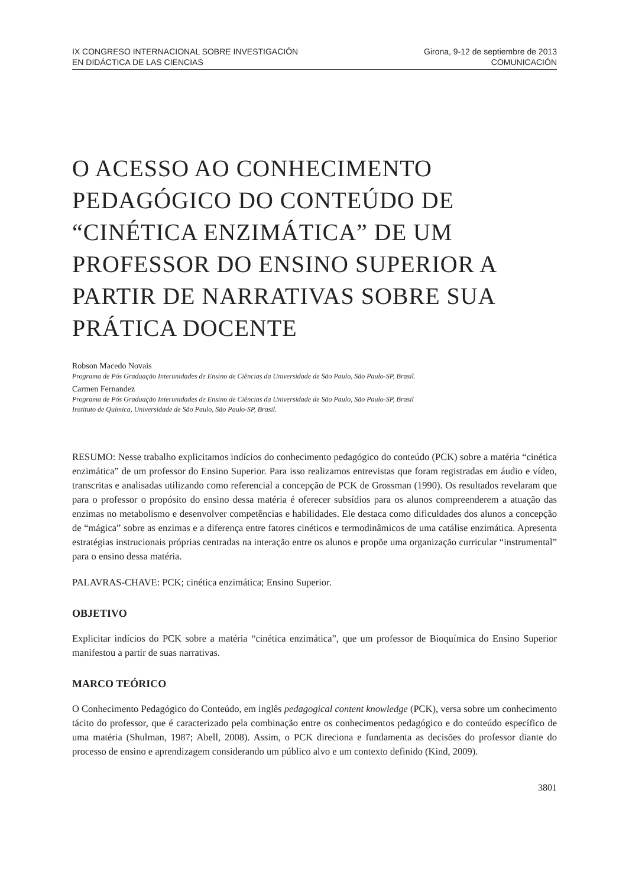IX CONGRESO INTERNACIONAL SOBRE INVESTIGACIÓN
EN DIDÁCTICA DE LAS CIENCIAS
Girona, 9-12 de septiembre de 2013
COMUNICACIÓN
O ACESSO AO CONHECIMENTO PEDAGÓGICO DO CONTEÚDO DE “CINÉTICA ENZIMÁTICA” DE UM PROFESSOR DO ENSINO SUPERIOR A PARTIR DE NARRATIVAS SOBRE SUA PRÁTICA DOCENTE
Robson Macedo Novais
Programa de Pós Graduação Interunidades de Ensino de Ciências da Universidade de São Paulo, São Paulo-SP, Brasil.
Carmen Fernandez
Programa de Pós Graduação Interunidades de Ensino de Ciências da Universidade de São Paulo, São Paulo-SP, Brasil
Instituto de Química, Universidade de São Paulo, São Paulo-SP, Brasil.
RESUMO: Nesse trabalho explicitamos indícios do conhecimento pedagógico do conteúdo (PCK) sobre a matéria “cinética enzimática” de um professor do Ensino Superior. Para isso realizamos entrevistas que foram registradas em áudio e vídeo, transcritas e analisadas utilizando como referencial a concepção de PCK de Grossman (1990). Os resultados revelaram que para o professor o propósito do ensino dessa matéria é oferecer subsídios para os alunos compreenderem a atuação das enzimas no metabolismo e desenvolver competências e habilidades. Ele destaca como dificuldades dos alunos a concepção de “mágica” sobre as enzimas e a diferença entre fatores cinéticos e termodinâmicos de uma catálise enzimática. Apresenta estratégias instrucionais próprias centradas na interação entre os alunos e propõe uma organização curricular “instrumental” para o ensino dessa matéria.
PALAVRAS-CHAVE: PCK; cinética enzimática; Ensino Superior.
OBJETIVO
Explicitar indícios do PCK sobre a matéria “cinética enzimática”, que um professor de Bioquímica do Ensino Superior manifestou a partir de suas narrativas.
MARCO TEÓRICO
O Conhecimento Pedagógico do Conteúdo, em inglês pedagogical content knowledge (PCK), versa sobre um conhecimento tácito do professor, que é caracterizado pela combinação entre os conhecimentos pedagógico e do conteúdo específico de uma matéria (Shulman, 1987; Abell, 2008). Assim, o PCK direciona e fundamenta as decisões do professor diante do processo de ensino e aprendizagem considerando um público alvo e um contexto definido (Kind, 2009).
3801